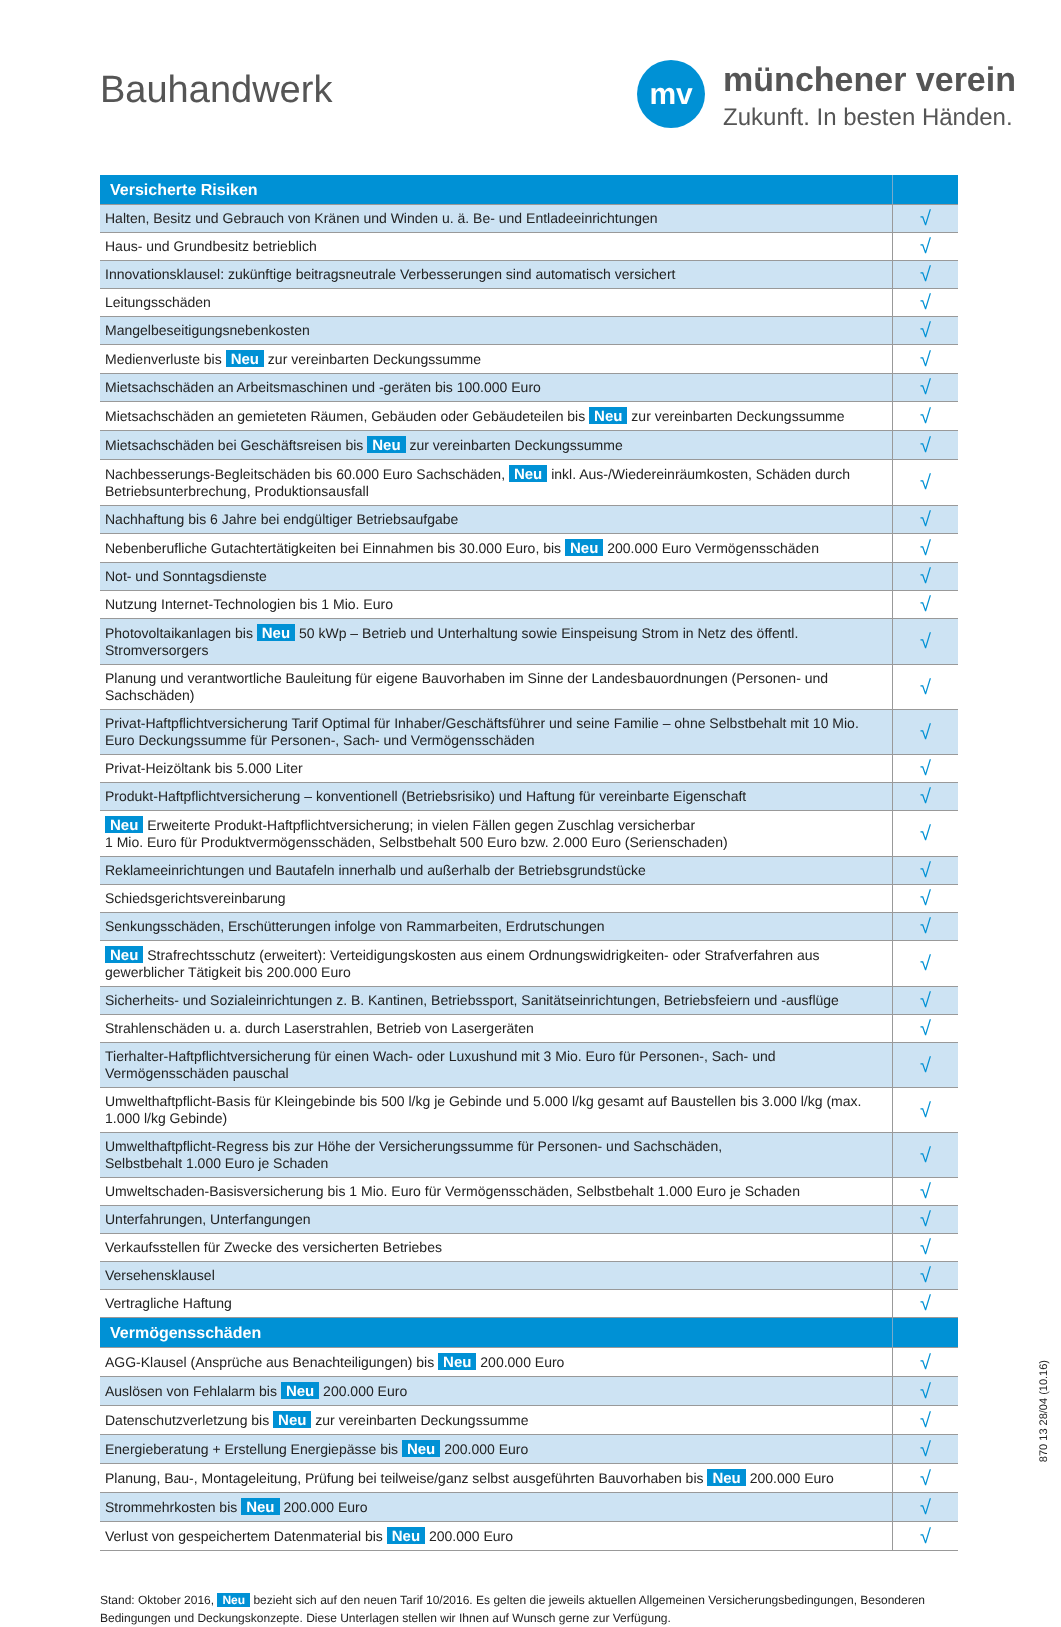Bauhandwerk
mv
münchener verein
Zukunft. In besten Händen.
| Versicherte Risiken | |
| --- | --- |
| Halten, Besitz und Gebrauch von Kränen und Winden u. ä. Be- und Entladeeinrichtungen | √ |
| Haus- und Grundbesitz betrieblich | √ |
| Innovationsklausel: zukünftige beitragsneutrale Verbesserungen sind automatisch versichert | √ |
| Leitungsschäden | √ |
| Mangelbeseitigungsnebenkosten | √ |
| Medienverluste bis Neu zur vereinbarten Deckungssumme | √ |
| Mietsachschäden an Arbeitsmaschinen und -geräten bis 100.000 Euro | √ |
| Mietsachschäden an gemieteten Räumen, Gebäuden oder Gebäudeteilen bis Neu zur vereinbarten Deckungssumme | √ |
| Mietsachschäden bei Geschäftsreisen bis Neu zur vereinbarten Deckungssumme | √ |
| Nachbesserungs-Begleitschäden bis 60.000 Euro Sachschäden, Neu inkl. Aus-/Wiedereinräumkosten, Schäden durch Betriebsunterbrechung, Produktionsausfall | √ |
| Nachhaftung bis 6 Jahre bei endgültiger Betriebsaufgabe | √ |
| Nebenberufliche Gutachtertätigkeiten bei Einnahmen bis 30.000 Euro, bis Neu 200.000 Euro Vermögensschäden | √ |
| Not- und Sonntagsdienste | √ |
| Nutzung Internet-Technologien bis 1 Mio. Euro | √ |
| Photovoltaikanlagen bis Neu 50 kWp – Betrieb und Unterhaltung sowie Einspeisung Strom in Netz des öffentl. Stromversorgers | √ |
| Planung und verantwortliche Bauleitung für eigene Bauvorhaben im Sinne der Landesbauordnungen (Personen- und Sachschäden) | √ |
| Privat-Haftpflichtversicherung Tarif Optimal für Inhaber/Geschäftsführer und seine Familie – ohne Selbstbehalt mit 10 Mio. Euro Deckungssumme für Personen-, Sach- und Vermögensschäden | √ |
| Privat-Heizöltank bis 5.000 Liter | √ |
| Produkt-Haftpflichtversicherung – konventionell (Betriebsrisiko) und Haftung für vereinbarte Eigenschaft | √ |
| Neu Erweiterte Produkt-Haftpflichtversicherung; in vielen Fällen gegen Zuschlag versicherbar 1 Mio. Euro für Produktvermögensschäden, Selbstbehalt 500 Euro bzw. 2.000 Euro (Serienschaden) | √ |
| Reklameeinrichtungen und Bautafeln innerhalb und außerhalb der Betriebsgrundstücke | √ |
| Schiedsgerichtsvereinbarung | √ |
| Senkungsschäden, Erschütterungen infolge von Rammarbeiten, Erdrutschungen | √ |
| Neu Strafrechtsschutz (erweitert): Verteidigungskosten aus einem Ordnungswidrigkeiten- oder Strafverfahren aus gewerblicher Tätigkeit bis 200.000 Euro | √ |
| Sicherheits- und Sozialeinrichtungen z. B. Kantinen, Betriebssport, Sanitätseinrichtungen, Betriebsfeiern und -ausflüge | √ |
| Strahlenschäden u. a. durch Laserstrahlen, Betrieb von Lasergeräten | √ |
| Tierhalter-Haftpflichtversicherung für einen Wach- oder Luxushund mit 3 Mio. Euro für Personen-, Sach- und Vermögensschäden pauschal | √ |
| Umwelthaftpflicht-Basis für Kleingebinde bis 500 l/kg je Gebinde und 5.000 l/kg gesamt auf Baustellen bis 3.000 l/kg (max. 1.000 l/kg Gebinde) | √ |
| Umwelthaftpflicht-Regress bis zur Höhe der Versicherungssumme für Personen- und Sachschäden, Selbstbehalt 1.000 Euro je Schaden | √ |
| Umweltschaden-Basisversicherung bis 1 Mio. Euro für Vermögensschäden, Selbstbehalt 1.000 Euro je Schaden | √ |
| Unterfahrungen, Unterfangungen | √ |
| Verkaufsstellen für Zwecke des versicherten Betriebes | √ |
| Versehensklausel | √ |
| Vertragliche Haftung | √ |
| Vermögensschäden | |
| AGG-Klausel (Ansprüche aus Benachteiligungen) bis Neu 200.000 Euro | √ |
| Auslösen von Fehlalarm bis Neu 200.000 Euro | √ |
| Datenschutzverletzung bis Neu zur vereinbarten Deckungssumme | √ |
| Energieberatung + Erstellung Energiepässe bis Neu 200.000 Euro | √ |
| Planung, Bau-, Montageleitung, Prüfung bei teilweise/ganz selbst ausgeführten Bauvorhaben bis Neu 200.000 Euro | √ |
| Strommehrkosten bis Neu 200.000 Euro | √ |
| Verlust von gespeichertem Datenmaterial bis Neu 200.000 Euro | √ |
Stand: Oktober 2016, Neu bezieht sich auf den neuen Tarif 10/2016. Es gelten die jeweils aktuellen Allgemeinen Versicherungsbedingungen, Besonderen Bedingungen und Deckungskonzepte. Diese Unterlagen stellen wir Ihnen auf Wunsch gerne zur Verfügung.
870 13 28/04 (10.16)